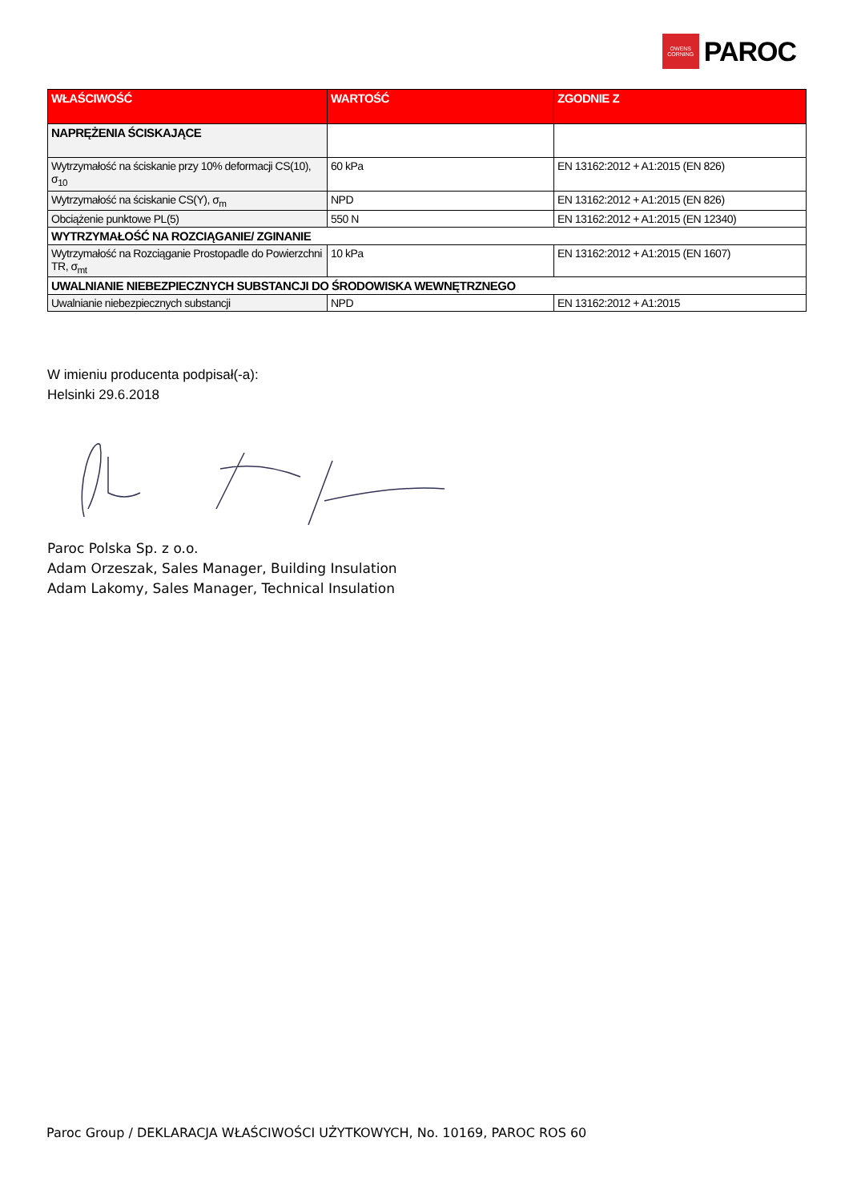OWENS
CORNING
PAROC
| WŁAŚCIWOŚĆ | WARTOŚĆ | ZGODNIE Z |
| --- | --- | --- |
| NAPRĘŻENIA ŚCISKAJĄCE | | |
| Wytrzymałość na ściskanie przy 10% deformacji CS(10), σ<sub>10</sub> | 60 kPa | EN 13162:2012 + A1:2015 (EN 826) |
| Wytrzymałość na ściskanie CS(Y), σ<sub>m</sub> | NPD | EN 13162:2012 + A1:2015 (EN 826) |
| Obciążenie punktowe PL(5) | 550 N | EN 13162:2012 + A1:2015 (EN 12340) |
| WYTRZYMAŁOŚĆ NA ROZCIĄGANIE/ ZGINANIE | | |
| Wytrzymałość na Rozciąganie Prostopadle do Powierzchni TR, σ<sub>mt</sub> | 10 kPa | EN 13162:2012 + A1:2015 (EN 1607) |
| UWALNIANIE NIEBEZPIECZNYCH SUBSTANCJI DO ŚRODOWISKA WEWNĘTRZNEGO | | |
| Uwalnianie niebezpiecznych substancji | NPD | EN 13162:2012 + A1:2015 |
W imieniu producenta podpisał(-a):
Helsinki 29.6.2018
Paroc Polska Sp. z o.o.
Adam Orzeszak, Sales Manager, Building Insulation
Adam Lakomy, Sales Manager, Technical Insulation
Paroc Group / DEKLARACJA WŁAŚCIWOŚCI UŻYTKOWYCH, No. 10169, PAROC ROS 60